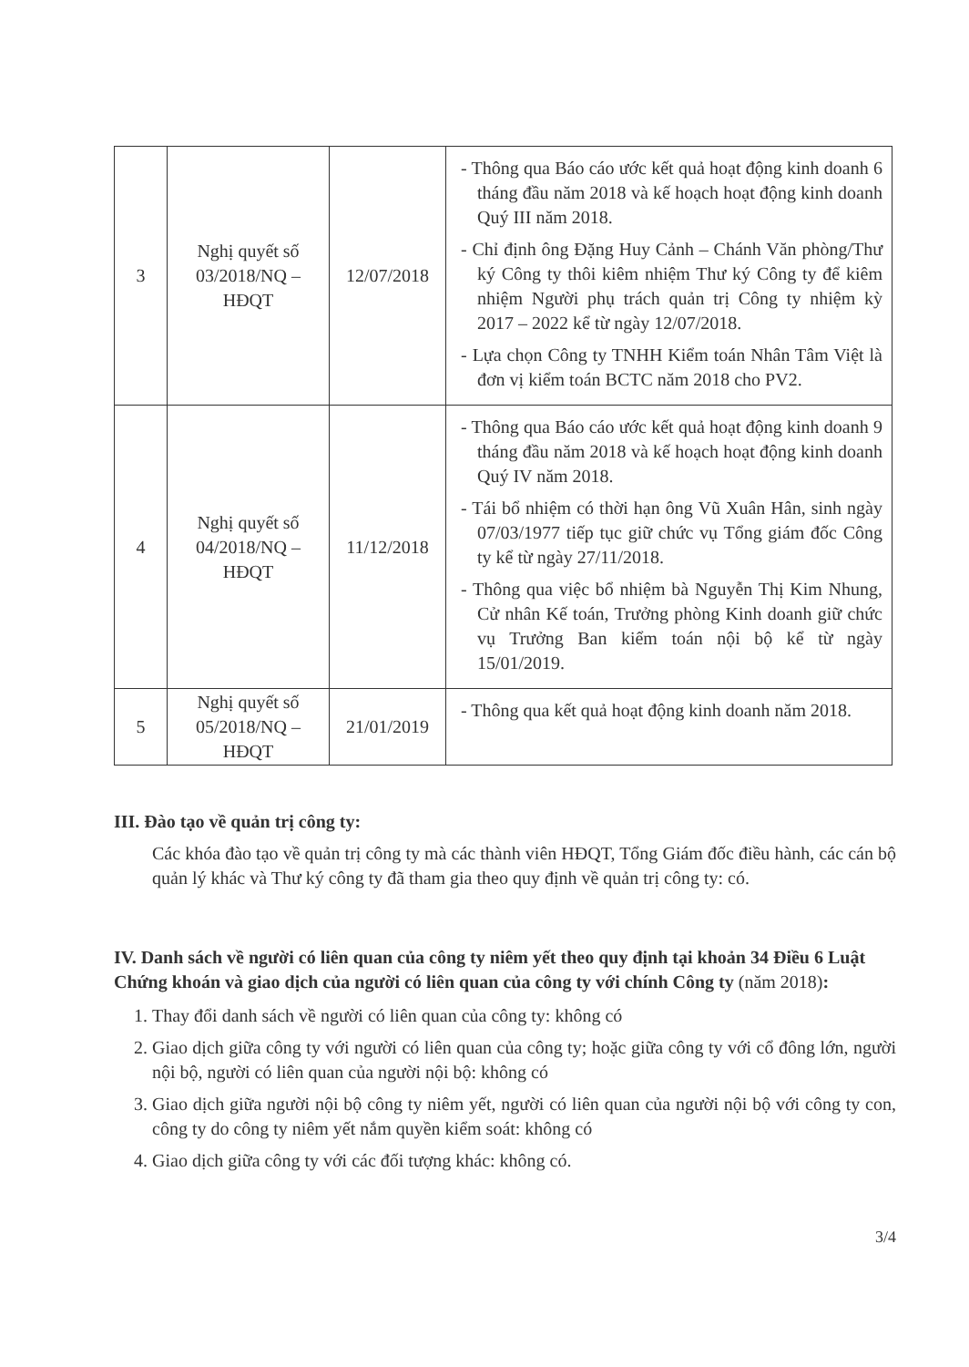| 3 | Nghị quyết số 03/2018/NQ – HĐQT | 12/07/2018 | - Thông qua Báo cáo ước kết quả hoạt động kinh doanh 6 tháng đầu năm 2018 và kế hoạch hoạt động kinh doanh Quý III năm 2018. - Chỉ định ông Đặng Huy Cảnh – Chánh Văn phòng/Thư ký Công ty thôi kiêm nhiệm Thư ký Công ty để kiêm nhiệm Người phụ trách quản trị Công ty nhiệm kỳ 2017 – 2022 kể từ ngày 12/07/2018. - Lựa chọn Công ty TNHH Kiểm toán Nhân Tâm Việt là đơn vị kiểm toán BCTC năm 2018 cho PV2. |
| 4 | Nghị quyết số 04/2018/NQ – HĐQT | 11/12/2018 | - Thông qua Báo cáo ước kết quả hoạt động kinh doanh 9 tháng đầu năm 2018 và kế hoạch hoạt động kinh doanh Quý IV năm 2018. - Tái bổ nhiệm có thời hạn ông Vũ Xuân Hân, sinh ngày 07/03/1977 tiếp tục giữ chức vụ Tổng giám đốc Công ty kể từ ngày 27/11/2018. - Thông qua việc bổ nhiệm bà Nguyễn Thị Kim Nhung, Cử nhân Kế toán, Trưởng phòng Kinh doanh giữ chức vụ Trưởng Ban kiểm toán nội bộ kể từ ngày 15/01/2019. |
| 5 | Nghị quyết số 05/2018/NQ – HĐQT | 21/01/2019 | - Thông qua kết quả hoạt động kinh doanh năm 2018. |
III. Đào tạo về quản trị công ty:
Các khóa đào tạo về quản trị công ty mà các thành viên HĐQT, Tổng Giám đốc điều hành, các cán bộ quản lý khác và Thư ký công ty đã tham gia theo quy định về quản trị công ty: có.
IV. Danh sách về người có liên quan của công ty niêm yết theo quy định tại khoản 34 Điều 6 Luật Chứng khoán và giao dịch của người có liên quan của công ty với chính Công ty (năm 2018):
1. Thay đổi danh sách về người có liên quan của công ty: không có
2. Giao dịch giữa công ty với người có liên quan của công ty; hoặc giữa công ty với cổ đông lớn, người nội bộ, người có liên quan của người nội bộ: không có
3. Giao dịch giữa người nội bộ công ty niêm yết, người có liên quan của người nội bộ với công ty con, công ty do công ty niêm yết nắm quyền kiểm soát: không có
4. Giao dịch giữa công ty với các đối tượng khác: không có.
3/4